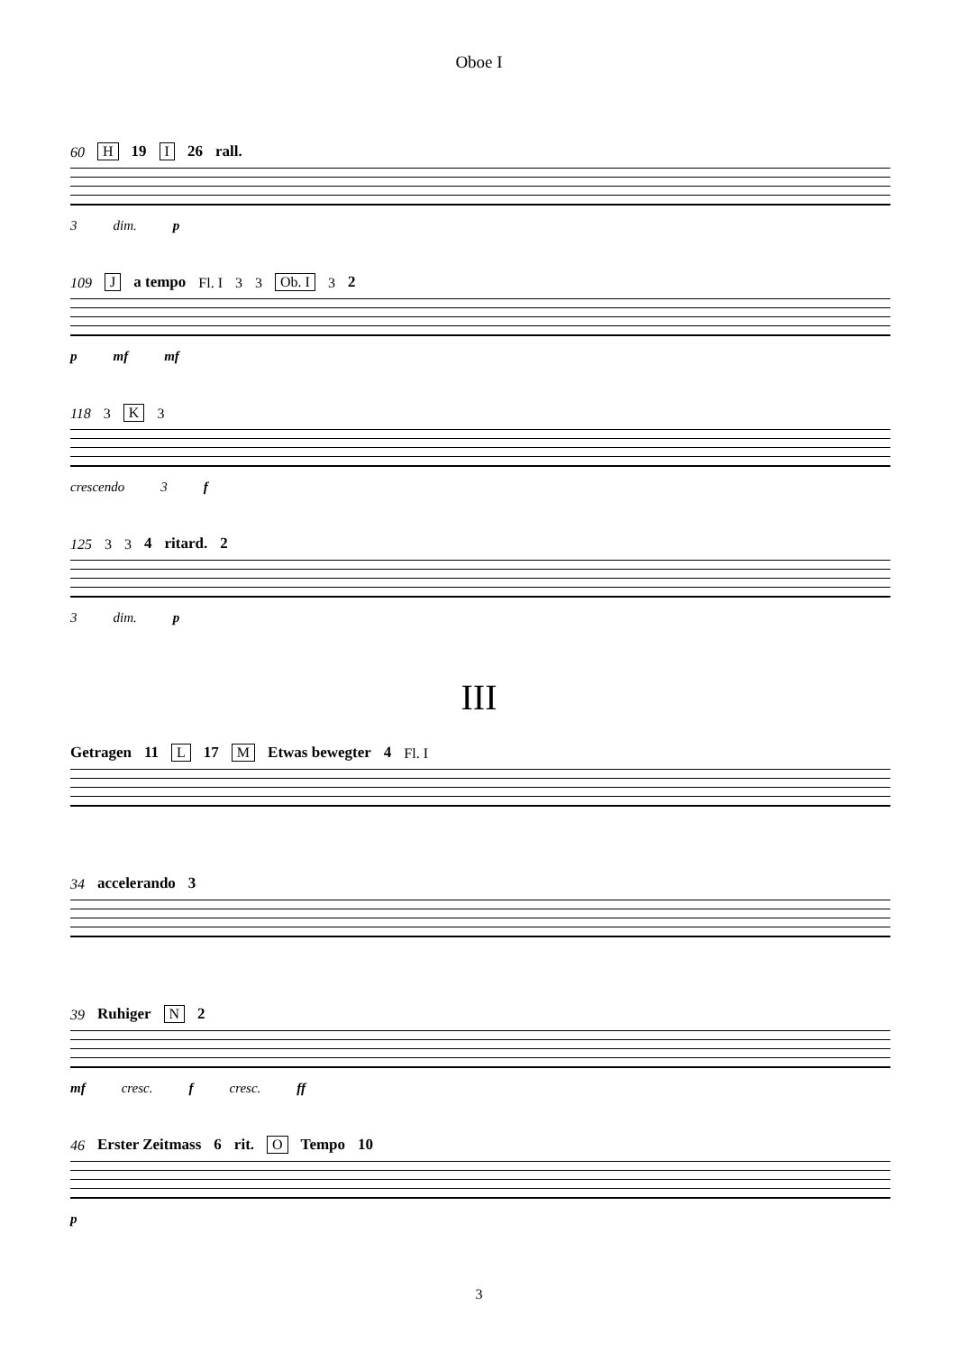Oboe I
60 H 19 I 26 rall.
3 dim. p
109 J a tempo Fl. I 3 3 Ob. I 3 2
p mf mf
118 3 K 3
crescendo 3 f
125 3 3 4 ritard. 2
3 dim. p
III
Getragen 11 L 17 M Etwas bewegter 4 Fl. I
34 accelerando 3
39 Ruhiger N 2
mf cresc. f cresc. ff
46 Erster Zeitmass 6 rit. O Tempo 10
p
3